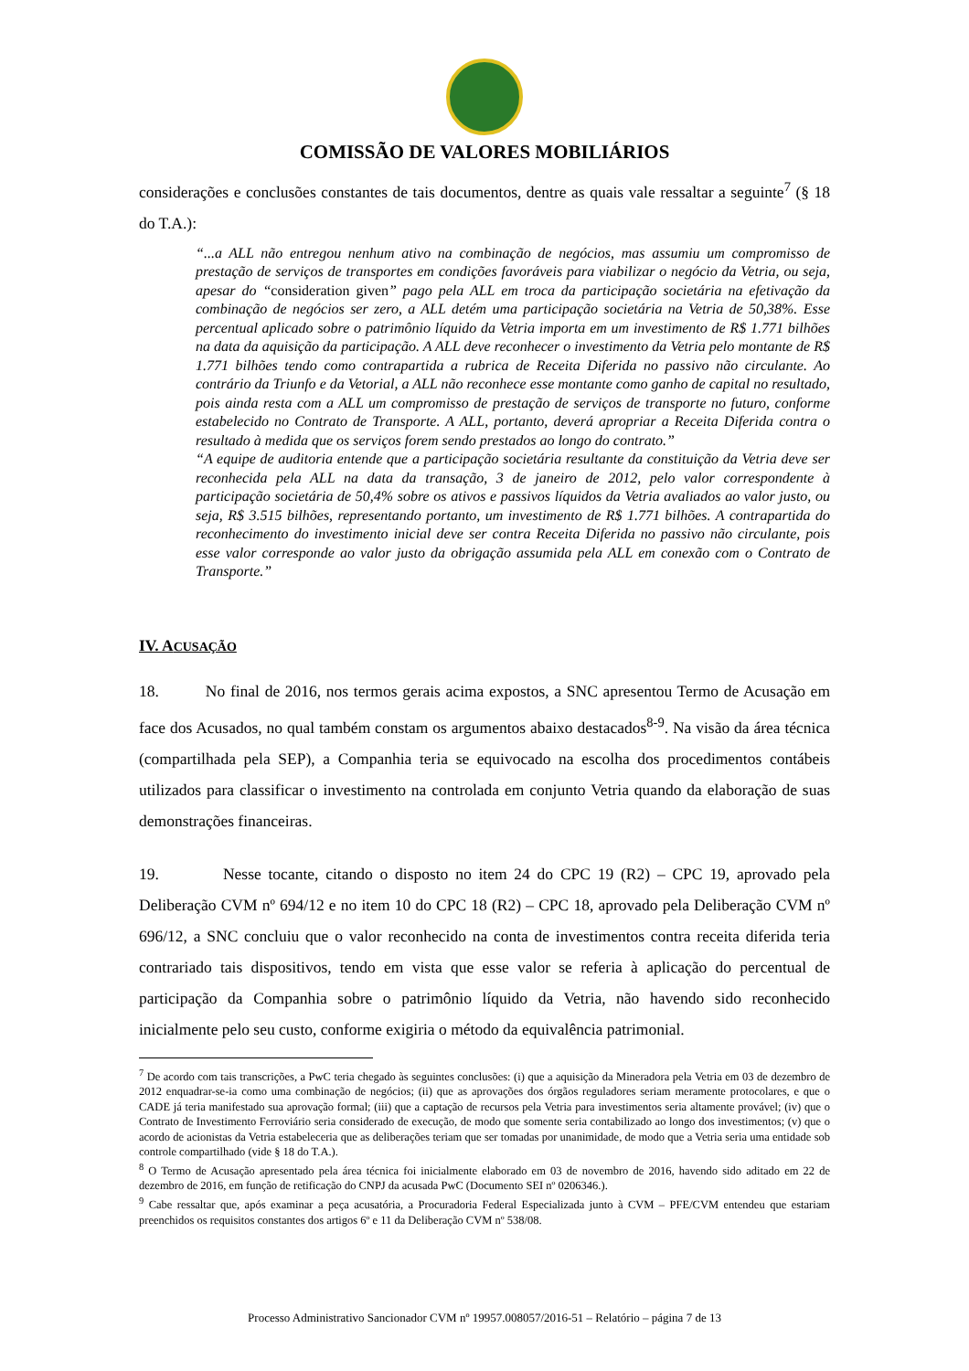COMISSÃO DE VALORES MOBILIÁRIOS
considerações e conclusões constantes de tais documentos, dentre as quais vale ressaltar a seguinte<sup>7</sup> (§ 18 do T.A.):
“...a ALL não entregou nenhum ativo na combinação de negócios, mas assumiu um compromisso de prestação de serviços de transportes em condições favoráveis para viabilizar o negócio da Vetria, ou seja, apesar do “consideration given” pago pela ALL em troca da participação societária na efetivação da combinação de negócios ser zero, a ALL detém uma participação societária na Vetria de 50,38%. Esse percentual aplicado sobre o patrimônio líquido da Vetria importa em um investimento de R$ 1.771 bilhões na data da aquisição da participação. A ALL deve reconhecer o investimento da Vetria pelo montante de R$ 1.771 bilhões tendo como contrapartida a rubrica de Receita Diferida no passivo não circulante. Ao contrário da Triunfo e da Vetorial, a ALL não reconhece esse montante como ganho de capital no resultado, pois ainda resta com a ALL um compromisso de prestação de serviços de transporte no futuro, conforme estabelecido no Contrato de Transporte. A ALL, portanto, deverá apropriar a Receita Diferida contra o resultado à medida que os serviços forem sendo prestados ao longo do contrato.”
“A equipe de auditoria entende que a participação societária resultante da constituição da Vetria deve ser reconhecida pela ALL na data da transação, 3 de janeiro de 2012, pelo valor correspondente à participação societária de 50,4% sobre os ativos e passivos líquidos da Vetria avaliados ao valor justo, ou seja, R$ 3.515 bilhões, representando portanto, um investimento de R$ 1.771 bilhões. A contrapartida do reconhecimento do investimento inicial deve ser contra Receita Diferida no passivo não circulante, pois esse valor corresponde ao valor justo da obrigação assumida pela ALL em conexão com o Contrato de Transporte.”
IV. ACUSAÇÃO
18. No final de 2016, nos termos gerais acima expostos, a SNC apresentou Termo de Acusação em face dos Acusados, no qual também constam os argumentos abaixo destacados<sup>8-9</sup>. Na visão da área técnica (compartilhada pela SEP), a Companhia teria se equivocado na escolha dos procedimentos contábeis utilizados para classificar o investimento na controlada em conjunto Vetria quando da elaboração de suas demonstrações financeiras.
19. Nesse tocante, citando o disposto no item 24 do CPC 19 (R2) – CPC 19, aprovado pela Deliberação CVM nº 694/12 e no item 10 do CPC 18 (R2) – CPC 18, aprovado pela Deliberação CVM nº 696/12, a SNC concluiu que o valor reconhecido na conta de investimentos contra receita diferida teria contrariado tais dispositivos, tendo em vista que esse valor se referia à aplicação do percentual de participação da Companhia sobre o patrimônio líquido da Vetria, não havendo sido reconhecido inicialmente pelo seu custo, conforme exigiria o método da equivalência patrimonial.
<sup>7</sup> De acordo com tais transcrições, a PwC teria chegado às seguintes conclusões: (i) que a aquisição da Mineradora pela Vetria em 03 de dezembro de 2012 enquadrar-se-ia como uma combinação de negócios; (ii) que as aprovações dos órgãos reguladores seriam meramente protocolares, e que o CADE já teria manifestado sua aprovação formal; (iii) que a captação de recursos pela Vetria para investimentos seria altamente provável; (iv) que o Contrato de Investimento Ferroviário seria considerado de execução, de modo que somente seria contabilizado ao longo dos investimentos; (v) que o acordo de acionistas da Vetria estabeleceria que as deliberações teriam que ser tomadas por unanimidade, de modo que a Vetria seria uma entidade sob controle compartilhado (vide § 18 do T.A.).
<sup>8</sup> O Termo de Acusação apresentado pela área técnica foi inicialmente elaborado em 03 de novembro de 2016, havendo sido aditado em 22 de dezembro de 2016, em função de retificação do CNPJ da acusada PwC (Documento SEI nº 0206346.).
<sup>9</sup> Cabe ressaltar que, após examinar a peça acusatória, a Procuradoria Federal Especializada junto à CVM – PFE/CVM entendeu que estariam preenchidos os requisitos constantes dos artigos 6º e 11 da Deliberação CVM nº 538/08.
Processo Administrativo Sancionador CVM nº 19957.008057/2016-51 – Relatório – página 7 de 13